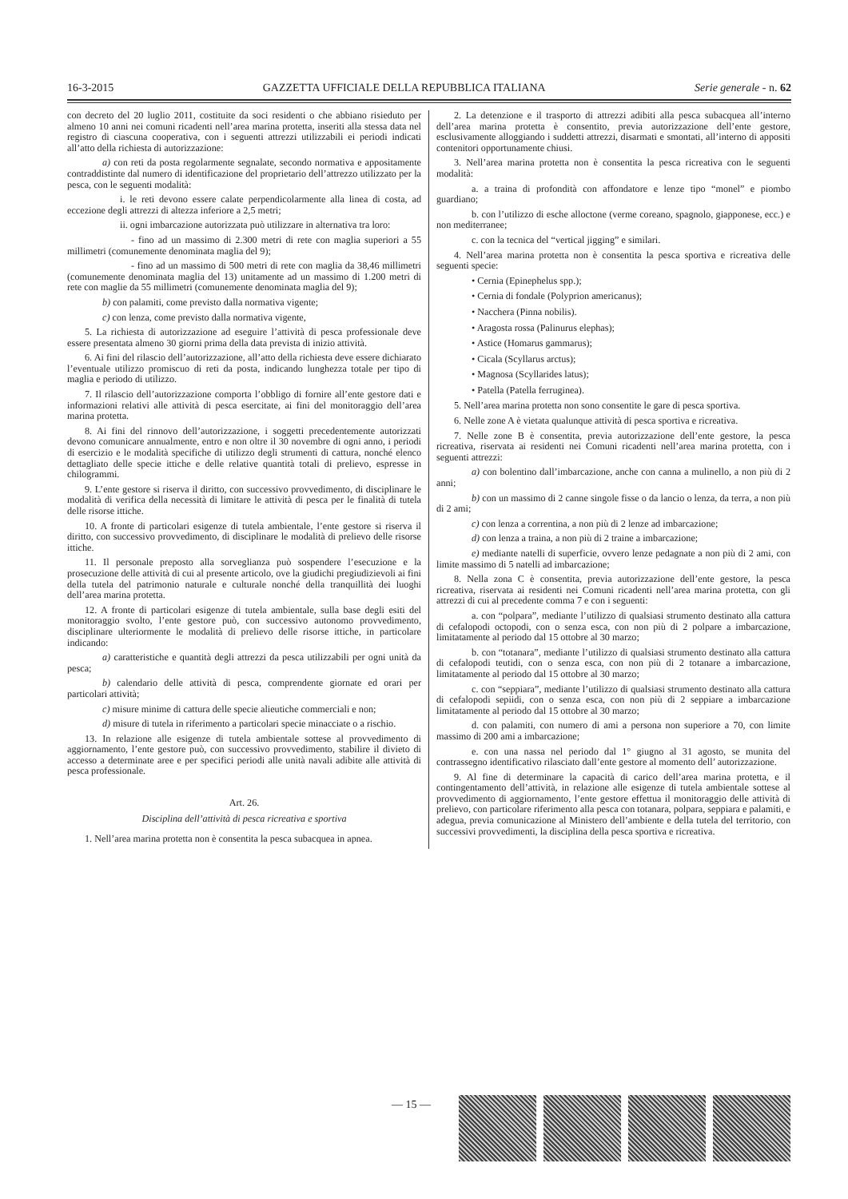16-3-2015 GAZZETTA UFFICIALE DELLA REPUBBLICA ITALIANA Serie generale - n. 62
con decreto del 20 luglio 2011, costituite da soci residenti o che abbiano risieduto per almeno 10 anni nei comuni ricadenti nell’area marina protetta, inseriti alla stessa data nel registro di ciascuna cooperativa, con i seguenti attrezzi utilizzabili ei periodi indicati all’atto della richiesta di autorizzazione:
a) con reti da posta regolarmente segnalate, secondo normativa e appositamente contraddistinte dal numero di identificazione del proprietario dell’attrezzo utilizzato per la pesca, con le seguenti modalità:
i. le reti devono essere calate perpendicolarmente alla linea di costa, ad eccezione degli attrezzi di altezza inferiore a 2,5 metri;
ii. ogni imbarcazione autorizzata può utilizzare in alternativa tra loro:
- fino ad un massimo di 2.300 metri di rete con maglia superiori a 55 millimetri (comunemente denominata maglia del 9);
- fino ad un massimo di 500 metri di rete con maglia da 38,46 millimetri (comunemente denominata maglia del 13) unitamente ad un massimo di 1.200 metri di rete con maglie da 55 millimetri (comunemente denominata maglia del 9);
b) con palamiti, come previsto dalla normativa vigente;
c) con lenza, come previsto dalla normativa vigente,
5. La richiesta di autorizzazione ad eseguire l’attività di pesca professionale deve essere presentata almeno 30 giorni prima della data prevista di inizio attività.
6. Ai fini del rilascio dell’autorizzazione, all’atto della richiesta deve essere dichiarato l’eventuale utilizzo promiscuo di reti da posta, indicando lunghezza totale per tipo di maglia e periodo di utilizzo.
7. Il rilascio dell’autorizzazione comporta l’obbligo di fornire all’ente gestore dati e informazioni relativi alle attività di pesca esercitate, ai fini del monitoraggio dell’area marina protetta.
8. Ai fini del rinnovo dell’autorizzazione, i soggetti precedentemente autorizzati devono comunicare annualmente, entro e non oltre il 30 novembre di ogni anno, i periodi di esercizio e le modalità specifiche di utilizzo degli strumenti di cattura, nonché elenco dettagliato delle specie ittiche e delle relative quantità totali di prelievo, espresse in chilogrammi.
9. L’ente gestore si riserva il diritto, con successivo provvedimento, di disciplinare le modalità di verifica della necessità di limitare le attività di pesca per le finalità di tutela delle risorse ittiche.
10. A fronte di particolari esigenze di tutela ambientale, l’ente gestore si riserva il diritto, con successivo provvedimento, di disciplinare le modalità di prelievo delle risorse ittiche.
11. Il personale preposto alla sorveglianza può sospendere l’esecuzione e la prosecuzione delle attività di cui al presente articolo, ove la giudichi pregiudizievoli ai fini della tutela del patrimonio naturale e culturale nonché della tranquillità dei luoghi dell’area marina protetta.
12. A fronte di particolari esigenze di tutela ambientale, sulla base degli esiti del monitoraggio svolto, l’ente gestore può, con successivo autonomo provvedimento, disciplinare ulteriormente le modalità di prelievo delle risorse ittiche, in particolare indicando:
a) caratteristiche e quantità degli attrezzi da pesca utilizzabili per ogni unità da pesca;
b) calendario delle attività di pesca, comprendente giornate ed orari per particolari attività;
c) misure minime di cattura delle specie alieutiche commerciali e non;
d) misure di tutela in riferimento a particolari specie minacciate o a rischio.
13. In relazione alle esigenze di tutela ambientale sottese al provvedimento di aggiornamento, l’ente gestore può, con successivo provvedimento, stabilire il divieto di accesso a determinate aree e per specifici periodi alle unità navali adibite alle attività di pesca professionale.
Art. 26.
Disciplina dell’attività di pesca ricreativa e sportiva
1. Nell’area marina protetta non è consentita la pesca subacquea in apnea.
2. La detenzione e il trasporto di attrezzi adibiti alla pesca subacquea all’interno dell’area marina protetta è consentito, previa autorizzazione dell’ente gestore, esclusivamente alloggiando i suddetti attrezzi, disarmati e smontati, all’interno di appositi contenitori opportunamente chiusi.
3. Nell’area marina protetta non è consentita la pesca ricreativa con le seguenti modalità:
a. a traina di profondità con affondatore e lenze tipo “monel” e piombo guardiano;
b. con l’utilizzo di esche alloctone (verme coreano, spagnolo, giapponese, ecc.) e non mediterranee;
c. con la tecnica del “vertical jigging” e similari.
4. Nell’area marina protetta non è consentita la pesca sportiva e ricreativa delle seguenti specie:
• Cernia (Epinephelus spp.);
• Cernia di fondale (Polyprion americanus);
• Nacchera (Pinna nobilis).
• Aragosta rossa (Palinurus elephas);
• Astice (Homarus gammarus);
• Cicala (Scyllarus arctus);
• Magnosa (Scyllarides latus);
• Patella (Patella ferruginea).
5. Nell’area marina protetta non sono consentite le gare di pesca sportiva.
6. Nelle zone A è vietata qualunque attività di pesca sportiva e ricreativa.
7. Nelle zone B è consentita, previa autorizzazione dell’ente gestore, la pesca ricreativa, riservata ai residenti nei Comuni ricadenti nell’area marina protetta, con i seguenti attrezzi:
a) con bolentino dall’imbarcazione, anche con canna a mulinello, a non più di 2 anni;
b) con un massimo di 2 canne singole fisse o da lancio o lenza, da terra, a non più di 2 ami;
c) con lenza a correntina, a non più di 2 lenze ad imbarcazione;
d) con lenza a traina, a non più di 2 traine a imbarcazione;
e) mediante natelli di superficie, ovvero lenze pedagnate a non più di 2 ami, con limite massimo di 5 natelli ad imbarcazione;
8. Nella zona C è consentita, previa autorizzazione dell’ente gestore, la pesca ricreativa, riservata ai residenti nei Comuni ricadenti nell’area marina protetta, con gli attrezzi di cui al precedente comma 7 e con i seguenti:
a. con “polpara”, mediante l’utilizzo di qualsiasi strumento destinato alla cattura di cefalopodi octopodi, con o senza esca, con non più di 2 polpare a imbarcazione, limitatamente al periodo dal 15 ottobre al 30 marzo;
b. con “totanara”, mediante l’utilizzo di qualsiasi strumento destinato alla cattura di cefalopodi teutidi, con o senza esca, con non più di 2 totanare a imbarcazione, limitatamente al periodo dal 15 ottobre al 30 marzo;
c. con “seppiara”, mediante l’utilizzo di qualsiasi strumento destinato alla cattura di cefalopodi sepiidi, con o senza esca, con non più di 2 seppiare a imbarcazione limitatamente al periodo dal 15 ottobre al 30 marzo;
d. con palamiti, con numero di ami a persona non superiore a 70, con limite massimo di 200 ami a imbarcazione;
e. con una nassa nel periodo dal 1° giugno al 31 agosto, se munita del contrassegno identificativo rilasciato dall’ente gestore al momento dell’ autorizzazione.
9. Al fine di determinare la capacità di carico dell’area marina protetta, e il contingentamento dell’attività, in relazione alle esigenze di tutela ambientale sottese al provvedimento di aggiornamento, l’ente gestore effettua il monitoraggio delle attività di prelievo, con particolare riferimento alla pesca con totanara, polpara, seppiara e palamiti, e adegua, previa comunicazione al Ministero dell’ambiente e della tutela del territorio, con successivi provvedimenti, la disciplina della pesca sportiva e ricreativa.
— 15 —